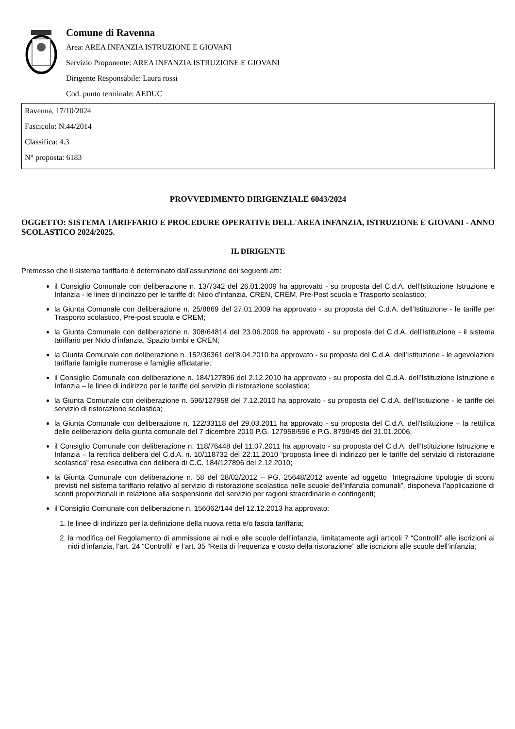Comune di Ravenna
Area: AREA INFANZIA ISTRUZIONE E GIOVANI
Servizio Proponente: AREA INFANZIA ISTRUZIONE E GIOVANI
Dirigente Responsabile: Laura rossi
Cod. punto terminale: AEDUC
Ravenna, 17/10/2024
Fascicolo: N.44/2014
Classifica: 4.3
N° proposta: 6183
PROVVEDIMENTO DIRIGENZIALE 6043/2024
OGGETTO: SISTEMA TARIFFARIO E PROCEDURE OPERATIVE DELL'AREA INFANZIA, ISTRUZIONE E GIOVANI - ANNO SCOLASTICO 2024/2025.
IL DIRIGENTE
Premesso che il sistema tariffario è determinato dall'assunzione dei seguenti atti:
il Consiglio Comunale con deliberazione n. 13/7342 del 26.01.2009 ha approvato - su proposta del C.d.A. dell’Istituzione Istruzione e Infanzia - le linee di indirizzo per le tariffe di: Nido d’infanzia, CREN, CREM, Pre-Post scuola e Trasporto scolastico;
la Giunta Comunale con deliberazione n. 25/8869 del 27.01.2009 ha approvato - su proposta del C.d.A. dell’Istituzione - le tariffe per Trasporto scolastico, Pre-post scuola e CREM;
la Giunta Comunale con deliberazione n. 308/64814 del 23.06.2009 ha approvato - su proposta del C.d.A. dell’Istituzione - il sistema tariffario per Nido d’infanzia, Spazio bimbi e CREN;
la Giunta Comunale con deliberazione n. 152/36361 del’8.04.2010 ha approvato - su proposta del C.d.A. dell’Istituzione - le agevolazioni tariffarie famiglie numerose e famiglie affidatarie;
il Consiglio Comunale con deliberazione n. 184/127896 del 2.12.2010 ha approvato - su proposta del C.d.A. dell’Istituzione Istruzione e Infanzia – le linee di indirizzo per le tariffe del servizio di ristorazione scolastica;
la Giunta Comunale con deliberazione n. 596/127958 del 7.12.2010 ha approvato - su proposta del C.d.A. dell’Istituzione - le tariffe del servizio di ristorazione scolastica;
la Giunta Comunale con deliberazione n. 122/33118 del 29.03.2011 ha approvato - su proposta del C.d.A. dell’Istituzione – la rettifica delle deliberazioni della giunta comunale del 7 dicembre 2010 P.G. 127958/596 e P.G. 8799/45 del 31.01.2006;
il Consiglio Comunale con deliberazione n. 118/76448 del 11.07.2011 ha approvato - su proposta del C.d.A. dell’Istituzione Istruzione e Infanzia – la rettifica delibera del C.d.A. n. 10/118732 del 22.11.2010 “proposta linee di indirizzo per le tariffe del servizio di ristorazione scolastica” resa esecutiva con delibera di C.C. 184/127896 del 2.12.2010;
la Giunta Comunale con deliberazione n. 58 del 28/02/2012 – PG. 25648/2012 avente ad oggetto ”Integrazione tipologie di sconti previsti nel sistema tariffario relativo al servizio di ristorazione scolastica nelle scuole dell’infanzia comunali”, disponeva l’applicazione di sconti proporzionali in relazione alla sospensione del servizio per ragioni straordinarie e contingenti;
il Consiglio Comunale con deliberazione n. 156062/144 del 12.12.2013 ha approvato:
1. le linee di indirizzo per la definizione della nuova retta e/o fascia tariffaria;
2. la modifica del Regolamento di ammissione ai nidi e alle scuole dell’infanzia, limitatamente agli articoli 7 “Controlli” alle iscrizioni ai nidi d’infanzia, l’art. 24 “Controlli” e l’art. 35 “Retta di frequenza e costo della ristorazione” alle iscrizioni alle scuole dell’infanzia;